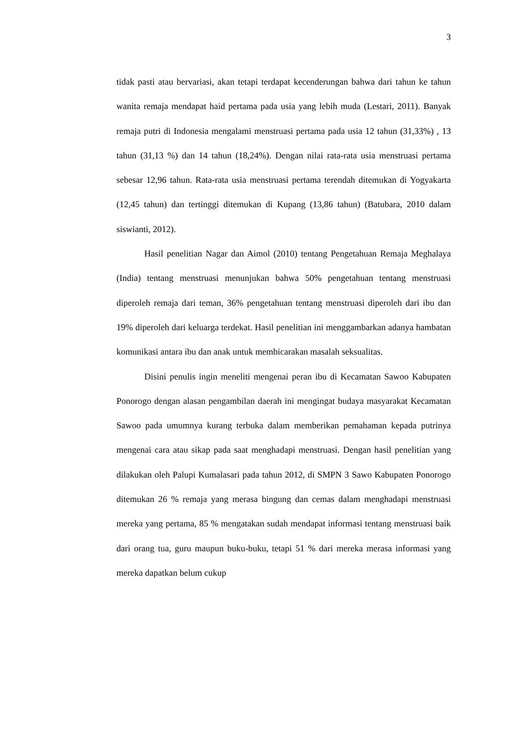3
tidak pasti atau bervariasi, akan tetapi terdapat kecenderungan bahwa dari tahun ke tahun wanita remaja mendapat haid pertama pada usia yang lebih muda (Lestari, 2011). Banyak remaja putri di Indonesia mengalami menstruasi pertama pada usia 12 tahun (31,33%) , 13 tahun (31,13 %) dan 14 tahun (18,24%). Dengan nilai rata-rata usia menstruasi pertama sebesar 12,96 tahun. Rata-rata usia menstruasi pertama terendah ditemukan di Yogyakarta (12,45 tahun) dan tertinggi ditemukan di Kupang (13,86 tahun) (Batubara, 2010 dalam siswianti, 2012).
Hasil penelitian Nagar dan Aimol (2010) tentang Pengetahuan Remaja Meghalaya (India) tentang menstruasi menunjukan bahwa 50% pengetahuan tentang menstruasi diperoleh remaja dari teman, 36% pengetahuan tentang menstruasi diperoleh dari ibu dan 19% diperoleh dari keluarga terdekat. Hasil penelitian ini menggambarkan adanya hambatan komunikasi antara ibu dan anak untuk membicarakan masalah seksualitas.
Disini penulis ingin meneliti mengenai peran ibu di Kecamatan Sawoo Kabupaten Ponorogo dengan alasan pengambilan daerah ini mengingat budaya masyarakat Kecamatan Sawoo pada umumnya kurang terbuka dalam memberikan pemahaman kepada putrinya mengenai cara atau sikap pada saat menghadapi menstruasi. Dengan hasil penelitian yang dilakukan oleh Palupi Kumalasari pada tahun 2012, di SMPN 3 Sawo Kabupaten Ponorogo ditemukan 26 % remaja yang merasa bingung dan cemas dalam menghadapi menstruasi mereka yang pertama, 85 % mengatakan sudah mendapat informasi tentang menstruasi baik dari orang tua, guru maupun buku-buku, tetapi 51 % dari mereka merasa informasi yang mereka dapatkan belum cukup